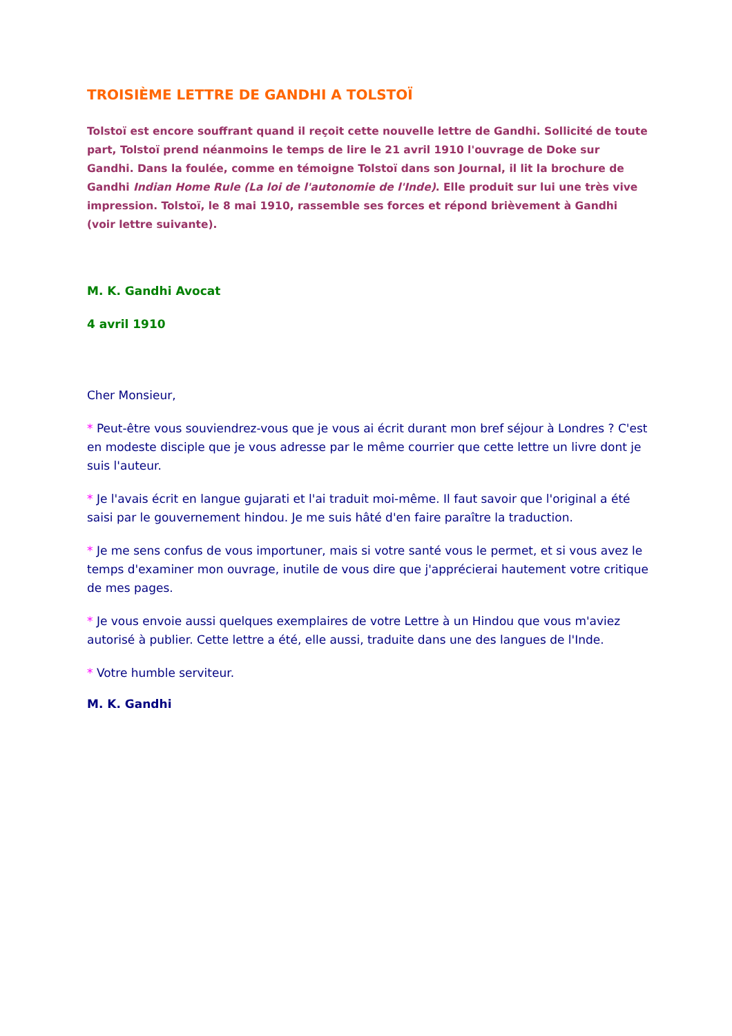TROISIÈME LETTRE DE GANDHI A TOLSTOÏ
Tolstoï est encore souffrant quand il reçoit cette nouvelle lettre de Gandhi. Sollicité de toute part, Tolstoï prend néanmoins le temps de lire le 21 avril 1910 l'ouvrage de Doke sur Gandhi. Dans la foulée, comme en témoigne Tolstoï dans son Journal, il lit la brochure de Gandhi Indian Home Rule (La loi de l'autonomie de l'Inde). Elle produit sur lui une très vive impression. Tolstoï, le 8 mai 1910, rassemble ses forces et répond brièvement à Gandhi (voir lettre suivante).
M. K. Gandhi Avocat
4 avril 1910
Cher Monsieur,
* Peut-être vous souviendrez-vous que je vous ai écrit durant mon bref séjour à Londres ? C'est en modeste disciple que je vous adresse par le même courrier que cette lettre un livre dont je suis l'auteur.
* Je l'avais écrit en langue gujarati et l'ai traduit moi-même. Il faut savoir que l'original a été saisi par le gouvernement hindou. Je me suis hâté d'en faire paraître la traduction.
* Je me sens confus de vous importuner, mais si votre santé vous le permet, et si vous avez le temps d'examiner mon ouvrage, inutile de vous dire que j'apprécierai hautement votre critique de mes pages.
* Je vous envoie aussi quelques exemplaires de votre Lettre à un Hindou que vous m'aviez autorisé à publier. Cette lettre a été, elle aussi, traduite dans une des langues de l'Inde.
* Votre humble serviteur.
M. K. Gandhi